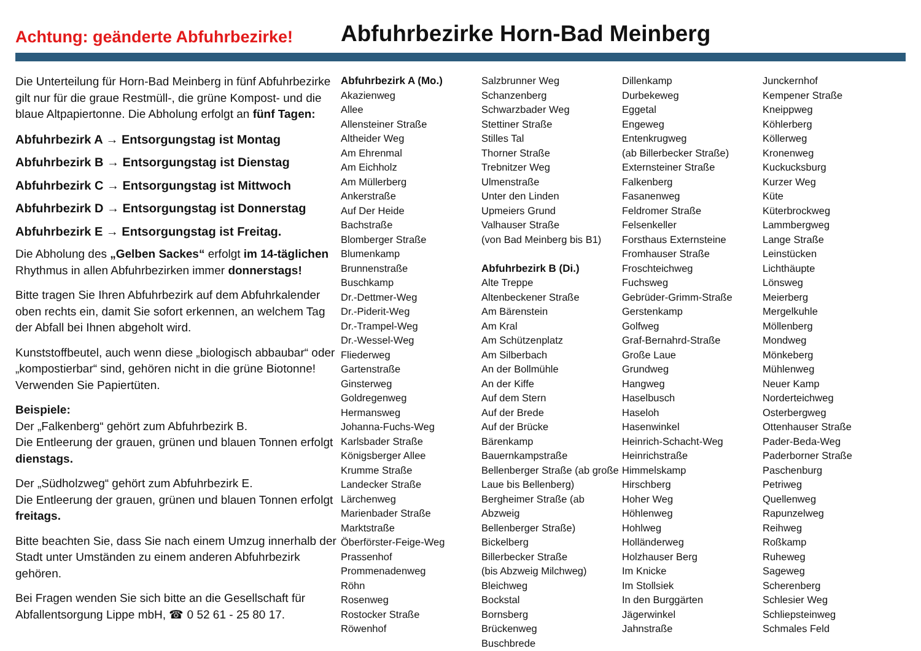Achtung: geänderte Abfuhrbezirke!
Abfuhrbezirke Horn-Bad Meinberg
Die Unterteilung für Horn-Bad Meinberg in fünf Abfuhrbezirke gilt nur für die graue Restmüll-, die grüne Kompost- und die blaue Altpapiertonne. Die Abholung erfolgt an fünf Tagen:
Abfuhrbezirk A → Entsorgungstag ist Montag
Abfuhrbezirk B → Entsorgungstag ist Dienstag
Abfuhrbezirk C → Entsorgungstag ist Mittwoch
Abfuhrbezirk D → Entsorgungstag ist Donnerstag
Abfuhrbezirk E → Entsorgungstag ist Freitag.
Die Abholung des „Gelben Sackes“ erfolgt im 14-täglichen Rhythmus in allen Abfuhrbezirken immer donnerstags!
Bitte tragen Sie Ihren Abfuhrbezirk auf dem Abfuhrkalender oben rechts ein, damit Sie sofort erkennen, an welchem Tag der Abfall bei Ihnen abgeholt wird.
Kunststoffbeutel, auch wenn diese „biologisch abbaubar“ oder „kompostierbar“ sind, gehören nicht in die grüne Biotonne! Verwenden Sie Papiertüten.
Beispiele:
Der „Falkenberg“ gehört zum Abfuhrbezirk B.
Die Entleerung der grauen, grünen und blauen Tonnen erfolgt dienstags.
Der „Südholzweg“ gehört zum Abfuhrbezirk E.
Die Entleerung der grauen, grünen und blauen Tonnen erfolgt freitags.
Bitte beachten Sie, dass Sie nach einem Umzug innerhalb der Stadt unter Umständen zu einem anderen Abfuhrbezirk gehören.
Bei Fragen wenden Sie sich bitte an die Gesellschaft für Abfallentsorgung Lippe mbH, ☎ 0 52 61 - 25 80 17.
Abfuhrbezirk A (Mo.)
Akazienweg
Allee
Allensteiner Straße
Altheider Weg
Am Ehrenmal
Am Eichholz
Am Müllerberg
Ankerstraße
Auf Der Heide
Bachstraße
Blomberger Straße
Blumenkamp
Brunnenstraße
Buschkamp
Dr.-Dettmer-Weg
Dr.-Piderit-Weg
Dr.-Trampel-Weg
Dr.-Wessel-Weg
Fliederweg
Gartenstraße
Ginsterweg
Goldregenweg
Hermansweg
Johanna-Fuchs-Weg
Karlsbader Straße
Königsberger Allee
Krumme Straße
Landecker Straße
Lärchenweg
Marienbader Straße
Marktstraße
Öberförster-Feige-Weg
Prassenhof
Prommenadenweg
Röhn
Rosenweg
Rostocker Straße
Röwenhof
Salzbrunner Weg
Schanzenberg
Schwarzbader Weg
Stettiner Straße
Stilles Tal
Thorner Straße
Trebnitzer Weg
Ulmenstraße
Unter den Linden
Upmeiers Grund
Valhauser Straße
(von Bad Meinberg bis B1)
Abfuhrbezirk B (Di.)
Alte Treppe
Altenbeckener Straße
Am Bärenstein
Am Kral
Am Schützenplatz
Am Silberbach
An der Bollmühle
An der Kiffe
Auf dem Stern
Auf der Brede
Auf der Brücke
Bärenkamp
Bauernkampstraße
Bellenberger Straße (ab große
Laue bis Bellenberg)
Bergheimer Straße (ab Abzweig
Bellenberger Straße)
Bickelberg
Billerbecker Straße
(bis Abzweig Milchweg)
Bleichweg
Bockstal
Bornsberg
Brückenweg
Buschbrede
Dillenkamp
Durbekeweg
Eggetal
Engeweg
Entenkrugweg
(ab Billerbecker Straße)
Externsteiner Straße
Falkenberg
Fasanenweg
Feldromer Straße
Felsenkeller
Forsthaus Externsteine
Fromhauser Straße
Froschteichweg
Fuchsweg
Gebrüder-Grimm-Straße
Gerstenkamp
Golfweg
Graf-Bernahrd-Straße
Große Laue
Grundweg
Hangweg
Haselbusch
Haseloh
Hasenwinkel
Heinrich-Schacht-Weg
Heinrichstraße
Himmelskamp
Hirschberg
Hoher Weg
Höhlenweg
Hohlweg
Holländerweg
Holzhauser Berg
Im Knicke
Im Stollsiek
In den Burggärten
Jägerwinkel
Jahnstraße
Junckernhof
Kempener Straße
Kneippweg
Köhlerberg
Köllerweg
Kronenweg
Kuckucksburg
Kurzer Weg
Küte
Küterbrockweg
Lammbergweg
Lange Straße
Leinstücken
Lichthäupte
Lönsweg
Meierberg
Mergelkuhle
Möllenberg
Mondweg
Mönkeberg
Mühlenweg
Neuer Kamp
Norderteichweg
Osterbergweg
Ottenhauser Straße
Pader-Beda-Weg
Paderborner Straße
Paschenburg
Petriweg
Quellenweg
Rapunzelweg
Reihweg
Roßkamp
Ruheweg
Sageweg
Scherenberg
Schlesier Weg
Schliepsteinweg
Schmales Feld